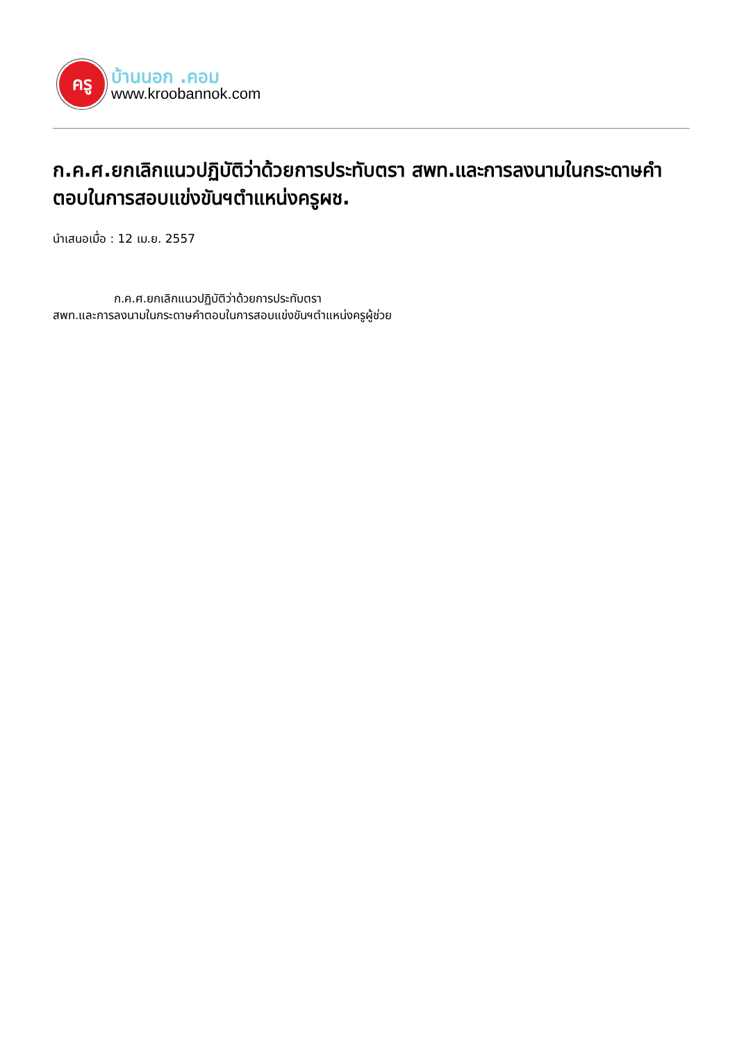ครู
บ้านนอก .คอม
www.kroobannok.com
ก.ค.ศ.ยกเลิกแนวปฏิบัติว่าด้วยการประทับตรา สพท.และการลงนามในกระดาษคำตอบในการสอบแข่งขันฯตำแหน่งครูผช.
นำเสนอเมื่อ : 12 เม.ย. 2557
ก.ค.ศ.ยกเลิกแนวปฏิบัติว่าด้วยการประทับตรา
สพท.และการลงนามในกระดาษคำตอบในการสอบแข่งขันฯตำแหน่งครูผู้ช่วย